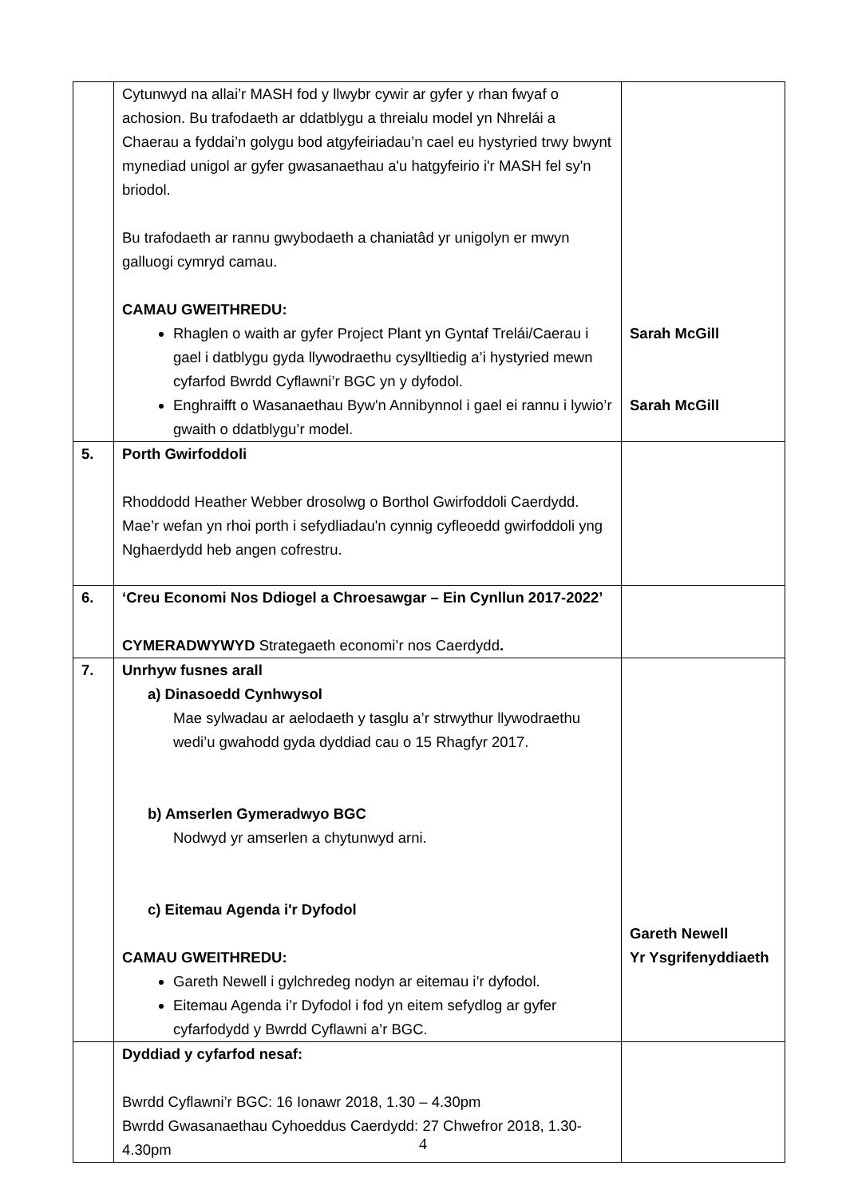| | Cytunwyd na allai’r MASH fod y llwybr cywir ar gyfer y rhan fwyaf o achosion. Bu trafodaeth ar ddatblygu a threialu model yn Nhrelái a Chaerau a fyddai’n golygu bod atgyfeiriadau’n cael eu hystyried trwy bwynt mynediad unigol ar gyfer gwasanaethau a'u hatgyfeirio i'r MASH fel sy'n briodol. Bu trafodaeth ar rannu gwybodaeth a chaniatâd yr unigolyn er mwyn galluogi cymryd camau. CAMAU GWEITHREDU: Rhaglen o waith ar gyfer Project Plant yn Gyntaf Trelái/Caerau i gael i datblygu gyda llywodraethu cysylltiedig a’i hystyried mewn cyfarfod Bwrdd Cyflawni’r BGC yn y dyfodol. Enghraifft o Wasanaethau Byw'n Annibynnol i gael ei rannu i lywio’r gwaith o ddatblygu’r model. | Sarah McGill Sarah McGill |
| 5. | Porth Gwirfoddoli Rhoddodd Heather Webber drosolwg o Borthol Gwirfoddoli Caerdydd. Mae’r wefan yn rhoi porth i sefydliadau'n cynnig cyfleoedd gwirfoddoli yng Nghaerdydd heb angen cofrestru. | |
| 6. | ‘Creu Economi Nos Ddiogel a Chroesawgar – Ein Cynllun 2017-2022’ CYMERADWYWYD Strategaeth economi’r nos Caerdydd . | |
| 7. | Unrhyw fusnes arall a) Dinasoedd Cynhwysol Mae sylwadau ar aelodaeth y tasglu a’r strwythur llywodraethu wedi’u gwahodd gyda dyddiad cau o 15 Rhagfyr 2017. b) Amserlen Gymeradwyo BGC Nodwyd yr amserlen a chytunwyd arni. c) Eitemau Agenda i'r Dyfodol CAMAU GWEITHREDU: Gareth Newell i gylchredeg nodyn ar eitemau i’r dyfodol. Eitemau Agenda i’r Dyfodol i fod yn eitem sefydlog ar gyfer cyfarfodydd y Bwrdd Cyflawni a’r BGC. | Gareth Newell Yr Ysgrifenyddiaeth |
| | Dyddiad y cyfarfod nesaf: Bwrdd Cyflawni’r BGC: 16 Ionawr 2018, 1.30 – 4.30pm Bwrdd Gwasanaethau Cyhoeddus Caerdydd: 27 Chwefror 2018, 1.30-4.30pm | |
4